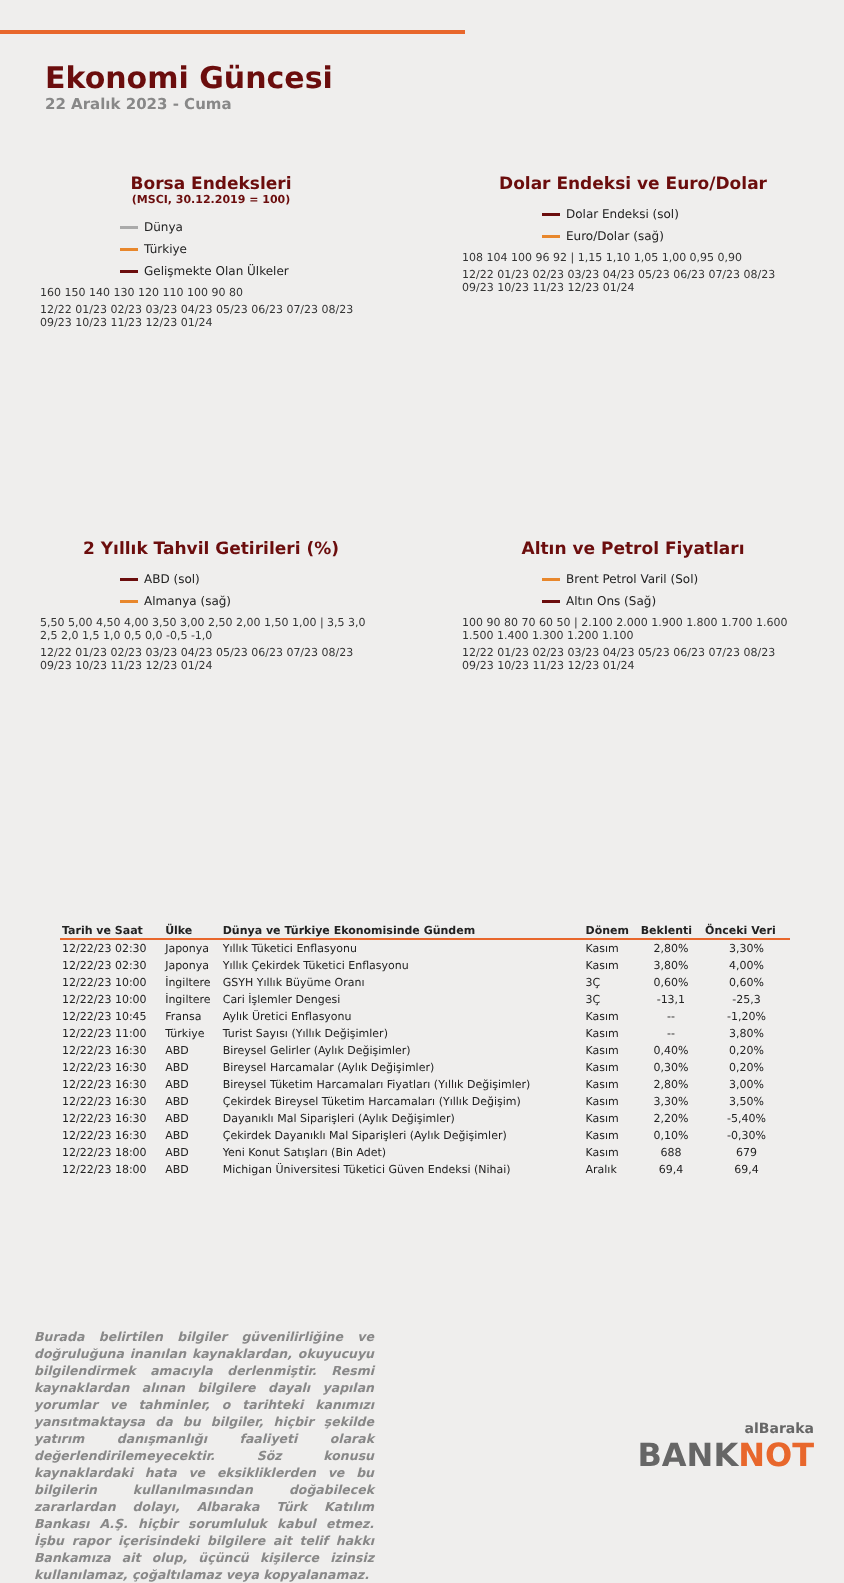Ekonomi Güncesi
22 Aralık 2023 - Cuma
Borsa Endeksleri
(MSCI, 30.12.2019 = 100)
Dünya
Türkiye
Gelişmekte Olan Ülkeler
160 150 140 130 120 110 100 90 80
12/22 01/23 02/23 03/23 04/23 05/23 06/23 07/23 08/23 09/23 10/23 11/23 12/23 01/24
Dolar Endeksi ve Euro/Dolar
Dolar Endeksi (sol)
Euro/Dolar (sağ)
108 104 100 96 92 | 1,15 1,10 1,05 1,00 0,95 0,90
12/22 01/23 02/23 03/23 04/23 05/23 06/23 07/23 08/23 09/23 10/23 11/23 12/23 01/24
2 Yıllık Tahvil Getirileri (%)
ABD (sol)
Almanya (sağ)
5,50 5,00 4,50 4,00 3,50 3,00 2,50 2,00 1,50 1,00 | 3,5 3,0 2,5 2,0 1,5 1,0 0,5 0,0 -0,5 -1,0
12/22 01/23 02/23 03/23 04/23 05/23 06/23 07/23 08/23 09/23 10/23 11/23 12/23 01/24
Altın ve Petrol Fiyatları
Brent Petrol Varil (Sol)
Altın Ons (Sağ)
100 90 80 70 60 50 | 2.100 2.000 1.900 1.800 1.700 1.600 1.500 1.400 1.300 1.200 1.100
12/22 01/23 02/23 03/23 04/23 05/23 06/23 07/23 08/23 09/23 10/23 11/23 12/23 01/24
| Tarih ve Saat | Ülke | Dünya ve Türkiye Ekonomisinde Gündem | Dönem | Beklenti | Önceki Veri |
| --- | --- | --- | --- | --- | --- |
| 12/22/23 02:30 | Japonya | Yıllık Tüketici Enflasyonu | Kasım | 2,80% | 3,30% |
| 12/22/23 02:30 | Japonya | Yıllık Çekirdek Tüketici Enflasyonu | Kasım | 3,80% | 4,00% |
| 12/22/23 10:00 | İngiltere | GSYH Yıllık Büyüme Oranı | 3Ç | 0,60% | 0,60% |
| 12/22/23 10:00 | İngiltere | Cari İşlemler Dengesi | 3Ç | -13,1 | -25,3 |
| 12/22/23 10:45 | Fransa | Aylık Üretici Enflasyonu | Kasım | -- | -1,20% |
| 12/22/23 11:00 | Türkiye | Turist Sayısı (Yıllık Değişimler) | Kasım | -- | 3,80% |
| 12/22/23 16:30 | ABD | Bireysel Gelirler (Aylık Değişimler) | Kasım | 0,40% | 0,20% |
| 12/22/23 16:30 | ABD | Bireysel Harcamalar (Aylık Değişimler) | Kasım | 0,30% | 0,20% |
| 12/22/23 16:30 | ABD | Bireysel Tüketim Harcamaları Fiyatları (Yıllık Değişimler) | Kasım | 2,80% | 3,00% |
| 12/22/23 16:30 | ABD | Çekirdek Bireysel Tüketim Harcamaları (Yıllık Değişim) | Kasım | 3,30% | 3,50% |
| 12/22/23 16:30 | ABD | Dayanıklı Mal Siparişleri (Aylık Değişimler) | Kasım | 2,20% | -5,40% |
| 12/22/23 16:30 | ABD | Çekirdek Dayanıklı Mal Siparişleri (Aylık Değişimler) | Kasım | 0,10% | -0,30% |
| 12/22/23 18:00 | ABD | Yeni Konut Satışları (Bin Adet) | Kasım | 688 | 679 |
| 12/22/23 18:00 | ABD | Michigan Üniversitesi Tüketici Güven Endeksi (Nihai) | Aralık | 69,4 | 69,4 |
Burada belirtilen bilgiler güvenilirliğine ve doğruluğuna inanılan kaynaklardan, okuyucuyu bilgilendirmek amacıyla derlenmiştir. Resmi kaynaklardan alınan bilgilere dayalı yapılan yorumlar ve tahminler, o tarihteki kanımızı yansıtmaktaysa da bu bilgiler, hiçbir şekilde yatırım danışmanlığı faaliyeti olarak değerlendirilemeyecektir. Söz konusu kaynaklardaki hata ve eksikliklerden ve bu bilgilerin kullanılmasından doğabilecek zararlardan dolayı, Albaraka Türk Katılım Bankası A.Ş. hiçbir sorumluluk kabul etmez. İşbu rapor içerisindeki bilgilere ait telif hakkı Bankamıza ait olup, üçüncü kişilerce izinsiz kullanılamaz, çoğaltılamaz veya kopyalanamaz.
alBaraka
BANKNOT